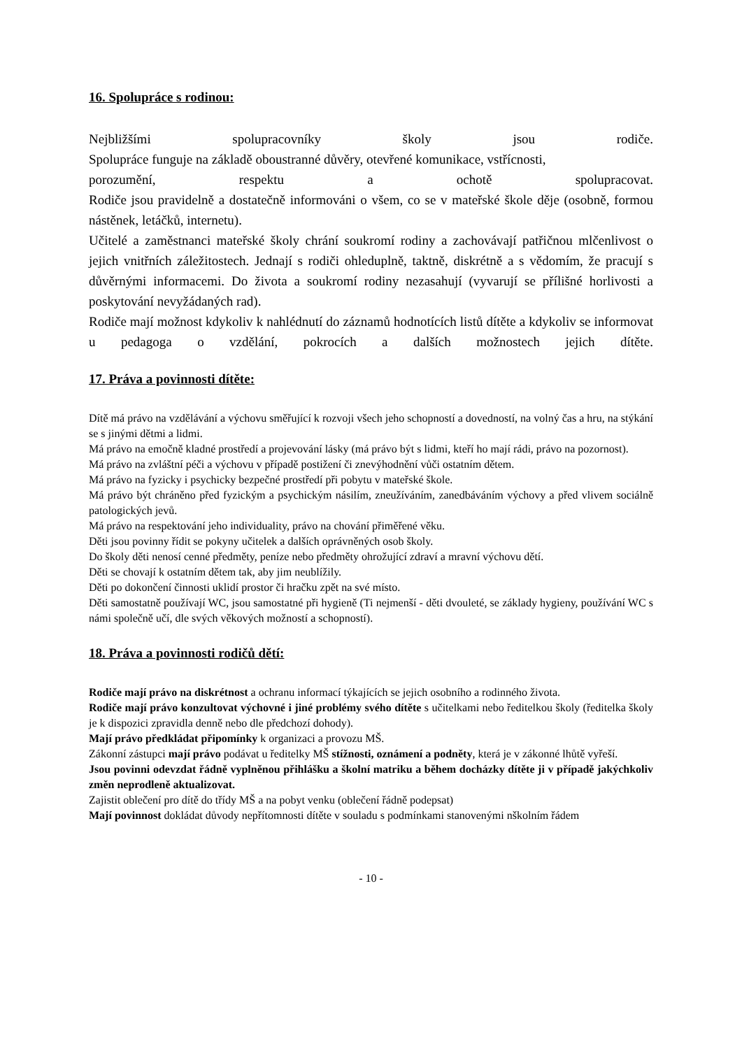16. Spolupráce s rodinou:
Nejbližšími spolupracovníky školy jsou rodiče.
Spolupráce funguje na základě oboustranné důvěry, otevřené komunikace, vstřícnosti,
porozumění, respektu a ochotě spolupracovat.
Rodiče jsou pravidelně a dostatečně informováni o všem, co se v mateřské škole děje (osobně, formou nástěnek, letáčků, internetu).
Učitelé a zaměstnanci mateřské školy chrání soukromí rodiny a zachovávají patřičnou mlčenlivost o jejich vnitřních záležitostech. Jednají s rodiči ohleduplně, taktně, diskrétně a s vědomím, že pracují s důvěrnými informacemi. Do života a soukromí rodiny nezasahují (vyvarují se přílišné horlivosti a poskytování nevyžádaných rad).
Rodiče mají možnost kdykoliv k nahlédnutí do záznamů hodnotících listů dítěte a kdykoliv se informovat u pedagoga o vzdělání, pokrocích a dalších možnostech jejich dítěte.
17. Práva a povinnosti dítěte:
Dítě má právo na vzdělávání a výchovu směřující k rozvoji všech jeho schopností a dovedností, na volný čas a hru, na stýkání se s jinými dětmi a lidmi.
Má právo na emočně kladné prostředí a projevování lásky (má právo být s lidmi, kteří ho mají rádi, právo na pozornost).
Má právo na zvláštní péči a výchovu v případě postižení či znevýhodnění vůči ostatním dětem.
Má právo na fyzicky i psychicky bezpečné prostředí při pobytu v mateřské škole.
Má právo být chráněno před fyzickým a psychickým násilím, zneužíváním, zanedbáváním výchovy a před vlivem sociálně patologických jevů.
Má právo na respektování jeho individuality, právo na chování přiměřené věku.
Děti jsou povinny řídit se pokyny učitelek a dalších oprávněných osob školy.
Do školy děti nenosí cenné předměty, peníze nebo předměty ohrožující zdraví a mravní výchovu dětí.
Děti se chovají k ostatním dětem tak, aby jim neublížily.
Děti po dokončení činnosti uklidí prostor či hračku zpět na své místo.
Děti samostatně používají WC, jsou samostatné při hygieně (Ti nejmenší - děti dvouleté, se základy hygieny, používání WC s námi společně učí, dle svých věkových možností a schopností).
18. Práva a povinnosti rodičů dětí:
Rodiče mají právo na diskrétnost a ochranu informací týkajících se jejich osobního a rodinného života.
Rodiče mají právo konzultovat výchovné i jiné problémy svého dítěte s učitelkami nebo ředitelkou školy (ředitelka školy je k dispozici zpravidla denně nebo dle předchozí dohody).
Mají právo předkládat připomínky k organizaci a provozu MŠ.
Zákonní zástupci mají právo podávat u ředitelky MŠ stížnosti, oznámení a podněty, která je v zákonné lhůtě vyřeší.
Jsou povinni odevzdat řádně vyplněnou přihlášku a školní matriku a během docházky dítěte ji v případě jakýchkoliv změn neprodleně aktualizovat.
Zajistit oblečení pro dítě do třídy MŠ a na pobyt venku (oblečení řádně podepsat)
Mají povinnost dokládat důvody nepřítomnosti dítěte v souladu s podmínkami stanovenými nškolním řádem
- 10 -